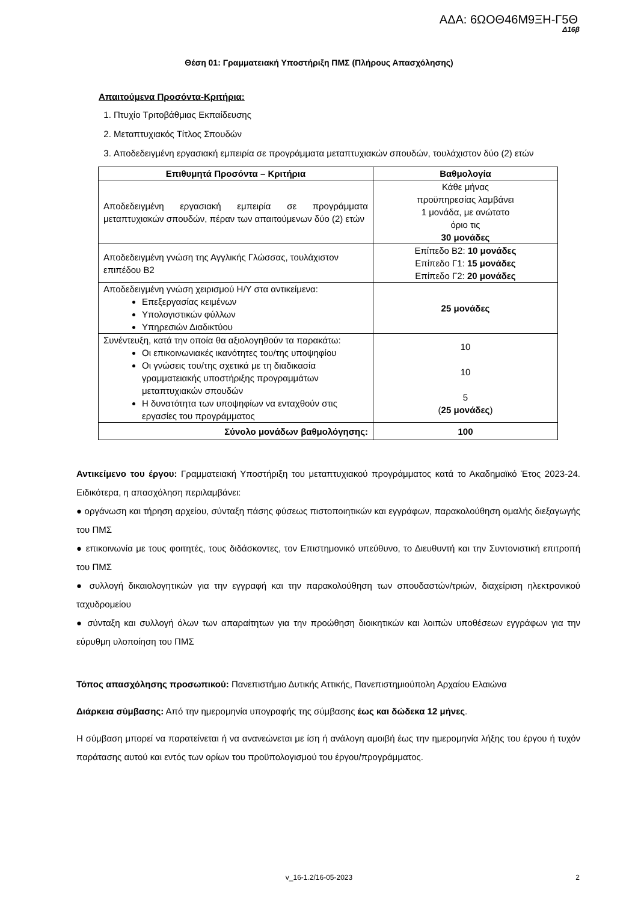ΑΔΑ: 6ΩΟΘ46Μ9ΞΗ-Γ5Θ
Δ16β
Θέση 01: Γραμματειακή Υποστήριξη ΠΜΣ (Πλήρους Απασχόλησης)
Απαιτούμενα Προσόντα-Κριτήρια:
1. Πτυχίο Τριτοβάθμιας Εκπαίδευσης
2. Μεταπτυχιακός Τίτλος Σπουδών
3. Αποδεδειγμένη εργασιακή εμπειρία σε προγράμματα μεταπτυχιακών σπουδών, τουλάχιστον δύο (2) ετών
| Επιθυμητά Προσόντα – Κριτήρια | Βαθμολογία |
| --- | --- |
| Αποδεδειγμένη εργασιακή εμπειρία σε προγράμματα μεταπτυχιακών σπουδών, πέραν των απαιτούμενων δύο (2) ετών | Κάθε μήνας προϋπηρεσίας λαμβάνει 1 μονάδα, με ανώτατο όριο τις 30 μονάδες |
| Αποδεδειγμένη γνώση της Αγγλικής Γλώσσας, τουλάχιστον επιπέδου Β2 | Επίπεδο Β2: 10 μονάδες Επίπεδο Γ1: 15 μονάδες Επίπεδο Γ2: 20 μονάδες |
| Αποδεδειγμένη γνώση χειρισμού Η/Υ στα αντικείμενα: Επεξεργασίας κειμένων Υπολογιστικών φύλλων Υπηρεσιών Διαδικτύου | 25 μονάδες |
| Συνέντευξη, κατά την οποία θα αξιολογηθούν τα παρακάτω: Οι επικοινωνιακές ικανότητες του/της υποψηφίου Οι γνώσεις του/της σχετικά με τη διαδικασία γραμματειακής υποστήριξης προγραμμάτων μεταπτυχιακών σπουδών Η δυνατότητα των υποψηφίων να ενταχθούν στις εργασίες του προγράμματος | 10 10 5 ( 25 μονάδες ) |
| Σύνολο μονάδων βαθμολόγησης: | 100 |
Αντικείμενο του έργου: Γραμματειακή Υποστήριξη του μεταπτυχιακού προγράμματος κατά το Ακαδημαϊκό Έτος 2023-24. Ειδικότερα, η απασχόληση περιλαμβάνει:
● οργάνωση και τήρηση αρχείου, σύνταξη πάσης φύσεως πιστοποιητικών και εγγράφων, παρακολούθηση ομαλής διεξαγωγής του ΠΜΣ
● επικοινωνία με τους φοιτητές, τους διδάσκοντες, τον Επιστημονικό υπεύθυνο, το Διευθυντή και την Συντονιστική επιτροπή του ΠΜΣ
● συλλογή δικαιολογητικών για την εγγραφή και την παρακολούθηση των σπουδαστών/τριών, διαχείριση ηλεκτρονικού ταχυδρομείου
● σύνταξη και συλλογή όλων των απαραίτητων για την προώθηση διοικητικών και λοιπών υποθέσεων εγγράφων για την εύρυθμη υλοποίηση του ΠΜΣ
Τόπος απασχόλησης προσωπικού: Πανεπιστήμιο Δυτικής Αττικής, Πανεπιστημιούπολη Αρχαίου Ελαιώνα
Διάρκεια σύμβασης: Από την ημερομηνία υπογραφής της σύμβασης έως και δώδεκα 12 μήνες.
Η σύμβαση μπορεί να παρατείνεται ή να ανανεώνεται με ίση ή ανάλογη αμοιβή έως την ημερομηνία λήξης του έργου ή τυχόν παράτασης αυτού και εντός των ορίων του προϋπολογισμού του έργου/προγράμματος.
v_16-1.2/16-05-2023 2